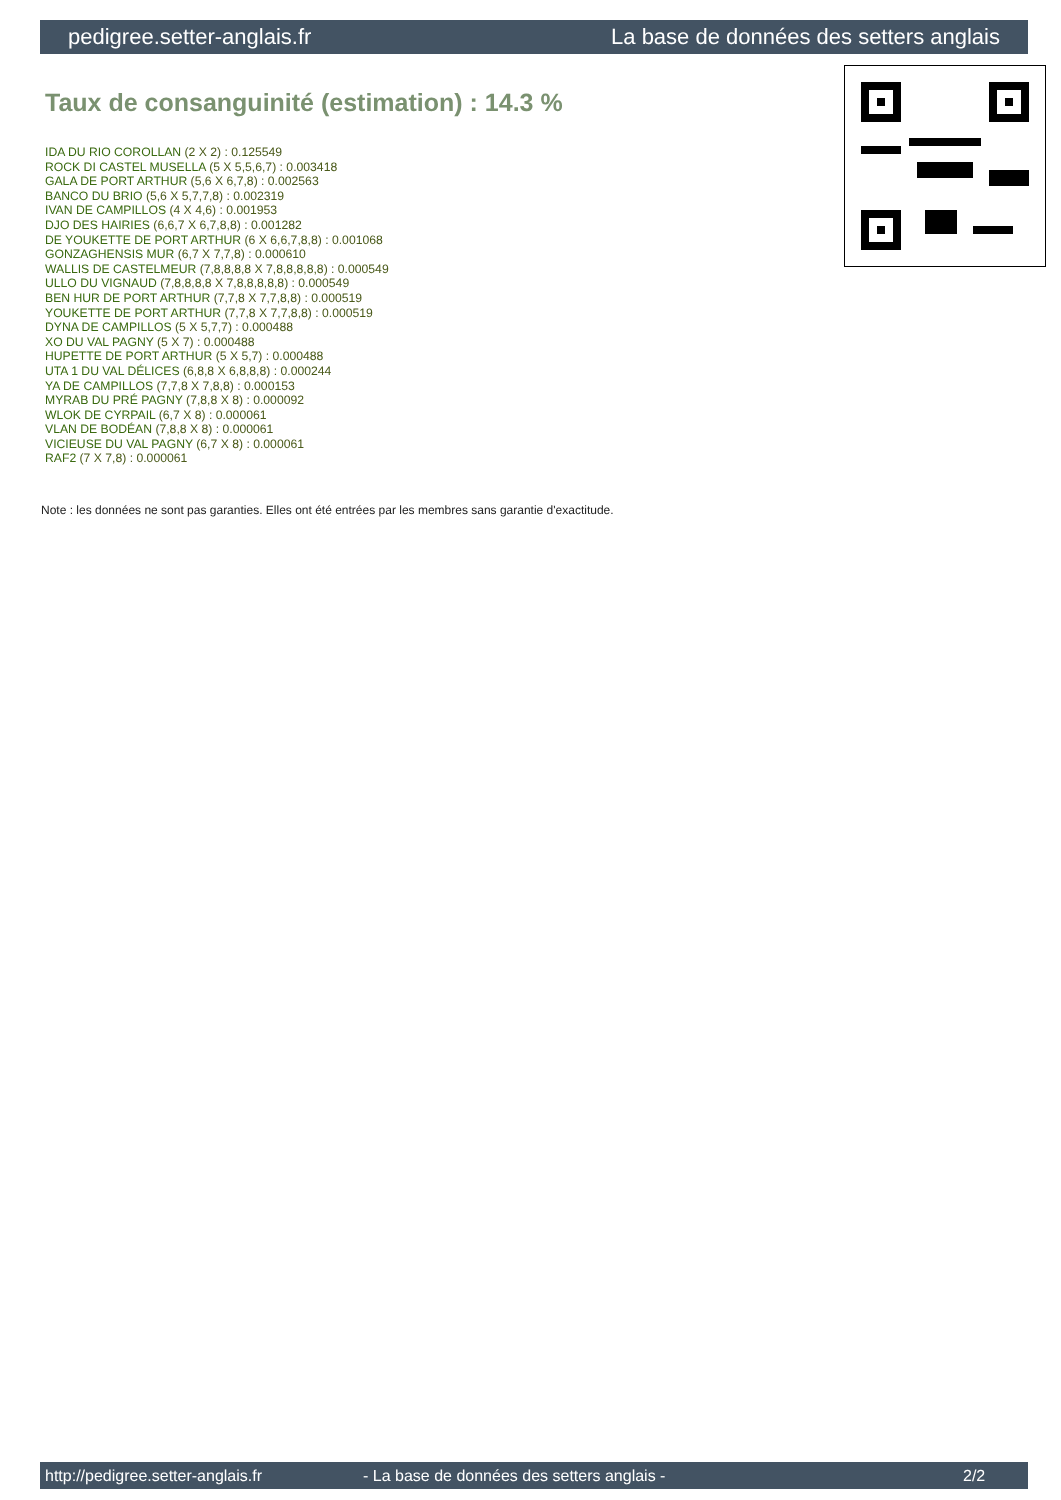pedigree.setter-anglais.fr La base de données des setters anglais
Taux de consanguinité (estimation) : 14.3 %
IDA DU RIO COROLLAN (2 X 2) : 0.125549
ROCK DI CASTEL MUSELLA (5 X 5,5,6,7) : 0.003418
GALA DE PORT ARTHUR (5,6 X 6,7,8) : 0.002563
BANCO DU BRIO (5,6 X 5,7,7,8) : 0.002319
IVAN DE CAMPILLOS (4 X 4,6) : 0.001953
DJO DES HAIRIES (6,6,7 X 6,7,8,8) : 0.001282
DE YOUKETTE DE PORT ARTHUR (6 X 6,6,7,8,8) : 0.001068
GONZAGHENSIS MUR (6,7 X 7,7,8) : 0.000610
WALLIS DE CASTELMEUR (7,8,8,8,8 X 7,8,8,8,8,8) : 0.000549
ULLO DU VIGNAUD (7,8,8,8,8 X 7,8,8,8,8,8) : 0.000549
BEN HUR DE PORT ARTHUR (7,7,8 X 7,7,8,8) : 0.000519
YOUKETTE DE PORT ARTHUR (7,7,8 X 7,7,8,8) : 0.000519
DYNA DE CAMPILLOS (5 X 5,7,7) : 0.000488
XO DU VAL PAGNY (5 X 7) : 0.000488
HUPETTE DE PORT ARTHUR (5 X 5,7) : 0.000488
UTA 1 DU VAL DÉLICES (6,8,8 X 6,8,8,8) : 0.000244
YA DE CAMPILLOS (7,7,8 X 7,8,8) : 0.000153
MYRAB DU PRÉ PAGNY (7,8,8 X 8) : 0.000092
WLOK DE CYRPAIL (6,7 X 8) : 0.000061
VLAN DE BODÉAN (7,8,8 X 8) : 0.000061
VICIEUSE DU VAL PAGNY (6,7 X 8) : 0.000061
RAF2 (7 X 7,8) : 0.000061
Note : les données ne sont pas garanties. Elles ont été entrées par les membres sans garantie d'exactitude.
http://pedigree.setter-anglais.fr - La base de données des setters anglais - 2/2